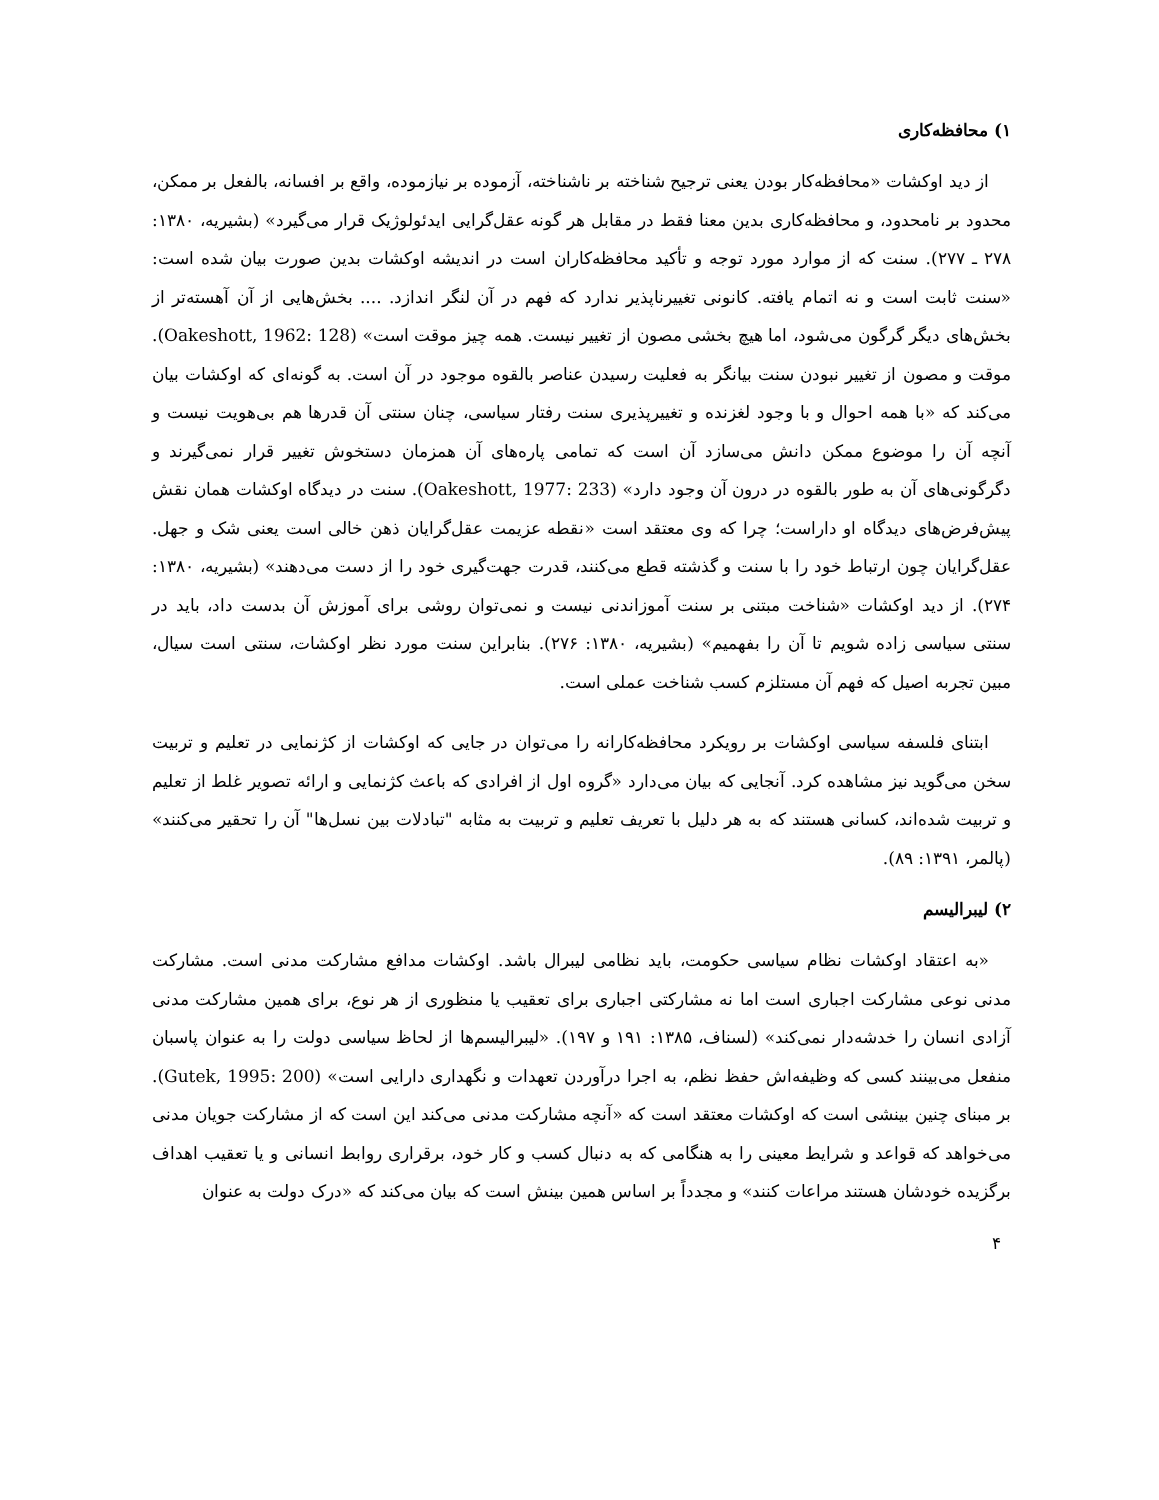۱) محافظه‌کاری
از دید اوکشات «محافظه‌کار بودن یعنی ترجیح شناخته بر ناشناخته، آزموده بر نیازموده، واقع بر افسانه، بالفعل بر ممکن، محدود بر نامحدود، و محافظه‌کاری بدین معنا فقط در مقابل هر گونه عقل‌گرایی ایدئولوژیک قرار می‌گیرد» (بشیریه، ۱۳۸۰: ۲۷۸ ـ ۲۷۷). سنت که از موارد مورد توجه و تأکید محافظه‌کاران است در اندیشه اوکشات بدین صورت بیان شده است: «سنت ثابت است و نه اتمام یافته. کانونی تغییرناپذیر ندارد که فهم در آن لنگر اندازد. .... بخش‌هایی از آن آهسته‌تر از بخش‌های دیگر گرگون می‌شود، اما هیچ بخشی مصون از تغییر نیست. همه چیز موقت است» (Oakeshott, 1962: 128). موقت و مصون از تغییر نبودن سنت بیانگر به فعلیت رسیدن عناصر بالقوه موجود در آن است. به گونه‌ای که اوکشات بیان می‌کند که «با همه احوال و با وجود لغزنده و تغییرپذیری سنت رفتار سیاسی، چنان سنتی آن قدرها هم بی‌هویت نیست و آنچه آن را موضوع ممکن دانش می‌سازد آن است که تمامی پاره‌های آن همزمان دستخوش تغییر قرار نمی‌گیرند و دگرگونی‌های آن به طور بالقوه در درون آن وجود دارد» (Oakeshott, 1977: 233). سنت در دیدگاه اوکشات همان نقش پیش‌فرض‌های دیدگاه او داراست؛ چرا که وی معتقد است «نقطه عزیمت عقل‌گرایان ذهن خالی است یعنی شک و جهل. عقل‌گرایان چون ارتباط خود را با سنت و گذشته قطع می‌کنند، قدرت جهت‌گیری خود را از دست می‌دهند» (بشیریه، ۱۳۸۰: ۲۷۴). از دید اوکشات «شناخت مبتنی بر سنت آموزاندنی نیست و نمی‌توان روشی برای آموزش آن بدست داد، باید در سنتی سیاسی زاده شویم تا آن را بفهمیم» (بشیریه، ۱۳۸۰: ۲۷۶). بنابراین سنت مورد نظر اوکشات، سنتی است سیال، مبین تجربه اصیل که فهم آن مستلزم کسب شناخت عملی است.
ابتنای فلسفه سیاسی اوکشات بر رویکرد محافظه‌کارانه را می‌توان در جایی که اوکشات از کژنمایی در تعلیم و تربیت سخن می‌گوید نیز مشاهده کرد. آنجایی که بیان می‌دارد «گروه اول از افرادی که باعث کژنمایی و ارائه تصویر غلط از تعلیم و تربیت شده‌اند، کسانی هستند که به هر دلیل با تعریف تعلیم و تربیت به مثابه "تبادلات بین نسل‌ها" آن را تحقیر می‌کنند» (پالمر، ۱۳۹۱: ۸۹).
۲) لیبرالیسم
«به اعتقاد اوکشات نظام سیاسی حکومت، باید نظامی لیبرال باشد. اوکشات مدافع مشارکت مدنی است. مشارکت مدنی نوعی مشارکت اجباری است اما نه مشارکتی اجباری برای تعقیب یا منظوری از هر نوع، برای همین مشارکت مدنی آزادی انسان را خدشه‌دار نمی‌کند» (لسناف، ۱۳۸۵: ۱۹۱ و ۱۹۷). «لیبرالیسم‌ها از لحاظ سیاسی دولت را به عنوان پاسبان منفعل می‌بینند کسی که وظیفه‌اش حفظ نظم، به اجرا درآوردن تعهدات و نگهداری دارایی است» (Gutek, 1995: 200). بر مبنای چنین بینشی است که اوکشات معتقد است که «آنچه مشارکت مدنی می‌کند این است که از مشارکت جویان مدنی می‌خواهد که قواعد و شرایط معینی را به هنگامی که به دنبال کسب و کار خود، برقراری روابط انسانی و یا تعقیب اهداف برگزیده خودشان هستند مراعات کنند» و مجدداً بر اساس همین بینش است که بیان می‌کند که «درک دولت به عنوان
۴